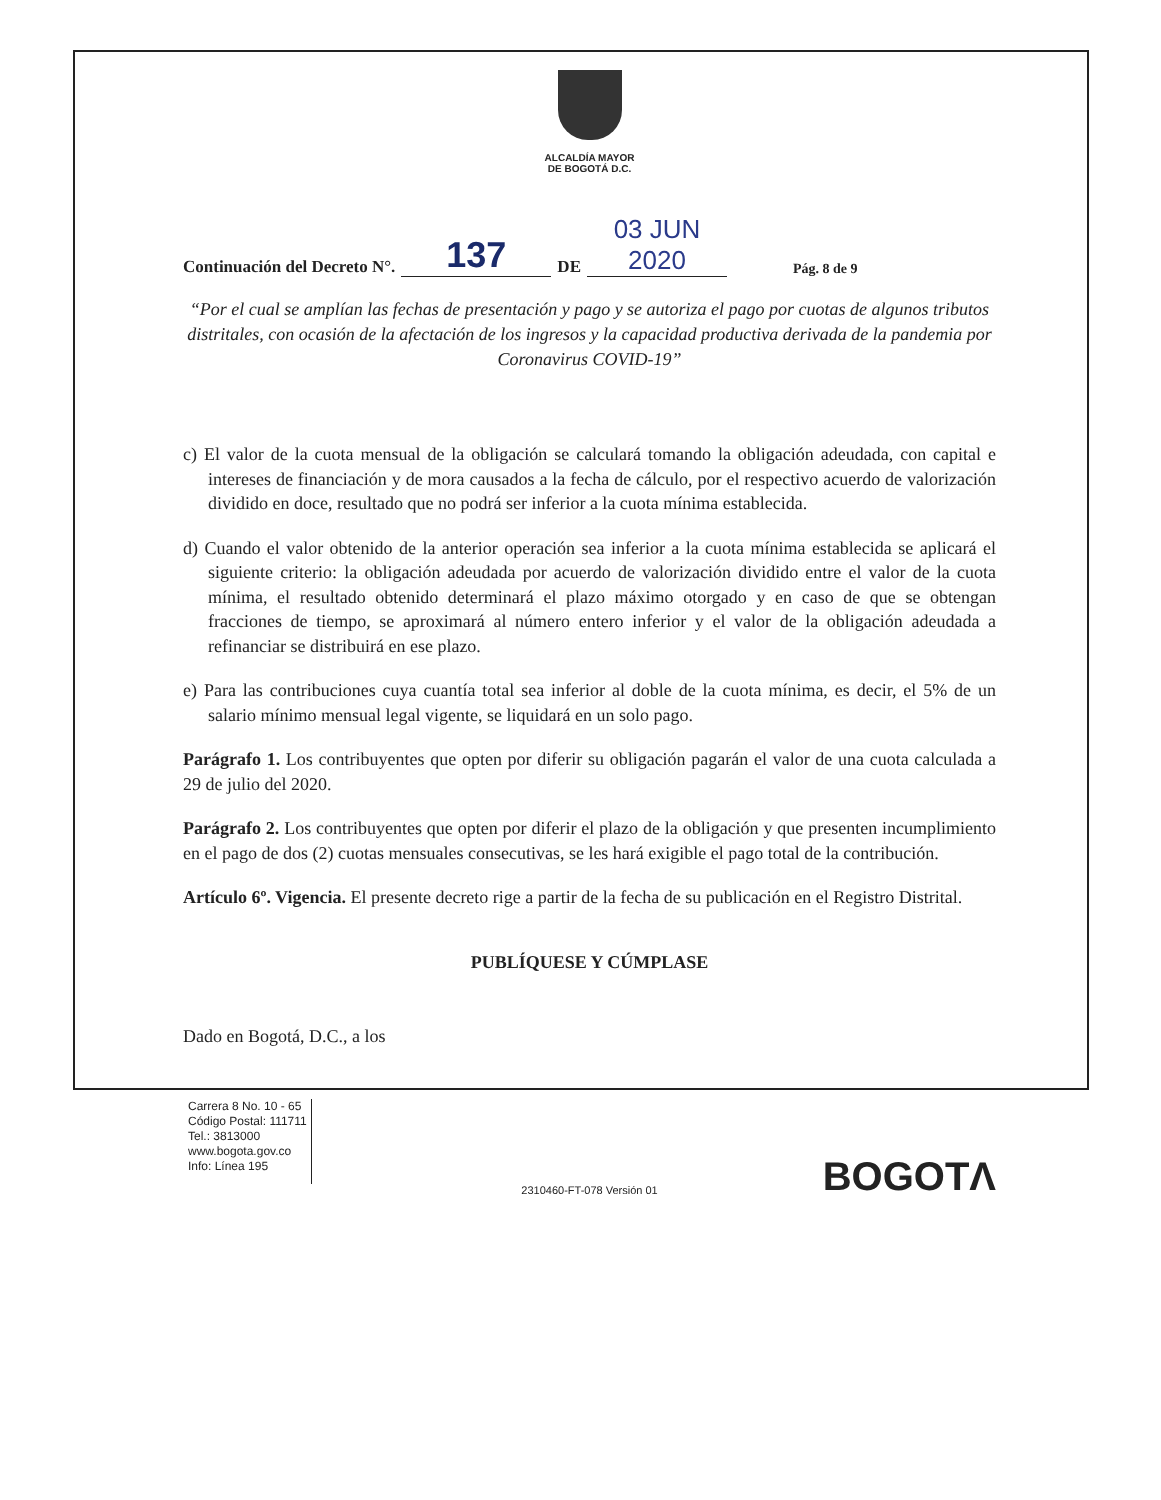ALCALDÍA MAYOR
DE BOGOTÁ D.C.
Continuación del Decreto N°. 137 DE 03 JUN 2020 Pág. 8 de 9
“Por el cual se amplían las fechas de presentación y pago y se autoriza el pago por cuotas de algunos tributos distritales, con ocasión de la afectación de los ingresos y la capacidad productiva derivada de la pandemia por Coronavirus COVID-19”
c) El valor de la cuota mensual de la obligación se calculará tomando la obligación adeudada, con capital e intereses de financiación y de mora causados a la fecha de cálculo, por el respectivo acuerdo de valorización dividido en doce, resultado que no podrá ser inferior a la cuota mínima establecida.
d) Cuando el valor obtenido de la anterior operación sea inferior a la cuota mínima establecida se aplicará el siguiente criterio: la obligación adeudada por acuerdo de valorización dividido entre el valor de la cuota mínima, el resultado obtenido determinará el plazo máximo otorgado y en caso de que se obtengan fracciones de tiempo, se aproximará al número entero inferior y el valor de la obligación adeudada a refinanciar se distribuirá en ese plazo.
e) Para las contribuciones cuya cuantía total sea inferior al doble de la cuota mínima, es decir, el 5% de un salario mínimo mensual legal vigente, se liquidará en un solo pago.
Parágrafo 1. Los contribuyentes que opten por diferir su obligación pagarán el valor de una cuota calculada a 29 de julio del 2020.
Parágrafo 2. Los contribuyentes que opten por diferir el plazo de la obligación y que presenten incumplimiento en el pago de dos (2) cuotas mensuales consecutivas, se les hará exigible el pago total de la contribución.
Artículo 6º. Vigencia. El presente decreto rige a partir de la fecha de su publicación en el Registro Distrital.
PUBLÍQUESE Y CÚMPLASE
Dado en Bogotá, D.C., a los
Carrera 8 No. 10 - 65
Código Postal: 111711
Tel.: 3813000
www.bogota.gov.co
Info: Línea 195
BOGOTΛ
2310460-FT-078 Versión 01